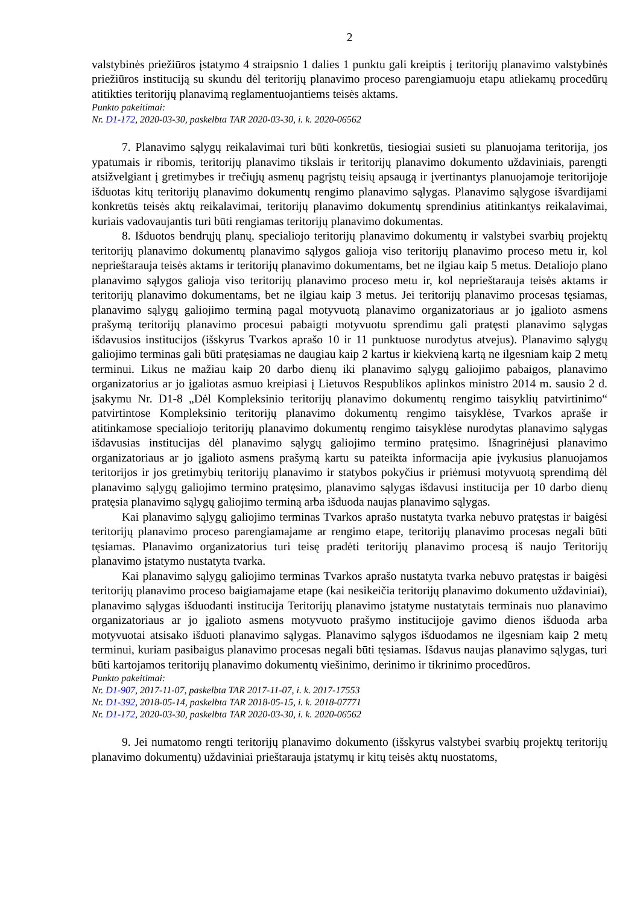2
valstybinės priežiūros įstatymo 4 straipsnio 1 dalies 1 punktu gali kreiptis į teritorijų planavimo valstybinės priežiūros instituciją su skundu dėl teritorijų planavimo proceso parengiamuoju etapu atliekamų procedūrų atitikties teritorijų planavimą reglamentuojantiems teisės aktams.
Punkto pakeitimai:
Nr. D1-172, 2020-03-30, paskelbta TAR 2020-03-30, i. k. 2020-06562
7. Planavimo sąlygų reikalavimai turi būti konkretūs, tiesiogiai susieti su planuojama teritorija, jos ypatumais ir ribomis, teritorijų planavimo tikslais ir teritorijų planavimo dokumento uždaviniais, parengti atsižvelgiant į gretimybes ir trečiųjų asmenų pagrįstų teisių apsaugą ir įvertinantys planuojamoje teritorijoje išduotas kitų teritorijų planavimo dokumentų rengimo planavimo sąlygas. Planavimo sąlygose išvardijami konkretūs teisės aktų reikalavimai, teritorijų planavimo dokumentų sprendinius atitinkantys reikalavimai, kuriais vadovaujantis turi būti rengiamas teritorijų planavimo dokumentas.
8. Išduotos bendrųjų planų, specialiojo teritorijų planavimo dokumentų ir valstybei svarbių projektų teritorijų planavimo dokumentų planavimo sąlygos galioja viso teritorijų planavimo proceso metu ir, kol neprieštarauja teisės aktams ir teritorijų planavimo dokumentams, bet ne ilgiau kaip 5 metus. Detaliojo plano planavimo sąlygos galioja viso teritorijų planavimo proceso metu ir, kol neprieštarauja teisės aktams ir teritorijų planavimo dokumentams, bet ne ilgiau kaip 3 metus. Jei teritorijų planavimo procesas tęsiamas, planavimo sąlygų galiojimo terminą pagal motyvuotą planavimo organizatoriaus ar jo įgalioto asmens prašymą teritorijų planavimo procesui pabaigti motyvuotu sprendimu gali pratęsti planavimo sąlygas išdavusios institucijos (išskyrus Tvarkos aprašo 10 ir 11 punktuose nurodytus atvejus). Planavimo sąlygų galiojimo terminas gali būti pratęsiamas ne daugiau kaip 2 kartus ir kiekvieną kartą ne ilgesniam kaip 2 metų terminui. Likus ne mažiau kaip 20 darbo dienų iki planavimo sąlygų galiojimo pabaigos, planavimo organizatorius ar jo įgaliotas asmuo kreipiasi į Lietuvos Respublikos aplinkos ministro 2014 m. sausio 2 d. įsakymu Nr. D1-8 „Dėl Kompleksinio teritorijų planavimo dokumentų rengimo taisyklių patvirtinimo“ patvirtintose Kompleksinio teritorijų planavimo dokumentų rengimo taisyklėse, Tvarkos apraše ir atitinkamose specialiojo teritorijų planavimo dokumentų rengimo taisyklėse nurodytas planavimo sąlygas išdavusias institucijas dėl planavimo sąlygų galiojimo termino pratęsimo. Išnagrinėjusi planavimo organizatoriaus ar jo įgalioto asmens prašymą kartu su pateikta informacija apie įvykusius planuojamos teritorijos ir jos gretimybių teritorijų planavimo ir statybos pokyčius ir priėmusi motyvuotą sprendimą dėl planavimo sąlygų galiojimo termino pratęsimo, planavimo sąlygas išdavusi institucija per 10 darbo dienų pratęsia planavimo sąlygų galiojimo terminą arba išduoda naujas planavimo sąlygas.
Kai planavimo sąlygų galiojimo terminas Tvarkos aprašo nustatyta tvarka nebuvo pratęstas ir baigėsi teritorijų planavimo proceso parengiamajame ar rengimo etape, teritorijų planavimo procesas negali būti tęsiamas. Planavimo organizatorius turi teisę pradėti teritorijų planavimo procesą iš naujo Teritorijų planavimo įstatymo nustatyta tvarka.
Kai planavimo sąlygų galiojimo terminas Tvarkos aprašo nustatyta tvarka nebuvo pratęstas ir baigėsi teritorijų planavimo proceso baigiamajame etape (kai nesikeičia teritorijų planavimo dokumento uždaviniai), planavimo sąlygas išduodanti institucija Teritorijų planavimo įstatyme nustatytais terminais nuo planavimo organizatoriaus ar jo įgalioto asmens motyvuoto prašymo institucijoje gavimo dienos išduoda arba motyvuotai atsisako išduoti planavimo sąlygas. Planavimo sąlygos išduodamos ne ilgesniam kaip 2 metų terminui, kuriam pasibaigus planavimo procesas negali būti tęsiamas. Išdavus naujas planavimo sąlygas, turi būti kartojamos teritorijų planavimo dokumentų viešinimo, derinimo ir tikrinimo procedūros.
Punkto pakeitimai:
Nr. D1-907, 2017-11-07, paskelbta TAR 2017-11-07, i. k. 2017-17553
Nr. D1-392, 2018-05-14, paskelbta TAR 2018-05-15, i. k. 2018-07771
Nr. D1-172, 2020-03-30, paskelbta TAR 2020-03-30, i. k. 2020-06562
9. Jei numatomo rengti teritorijų planavimo dokumento (išskyrus valstybei svarbių projektų teritorijų planavimo dokumentų) uždaviniai prieštarauja įstatymų ir kitų teisės aktų nuostatoms,